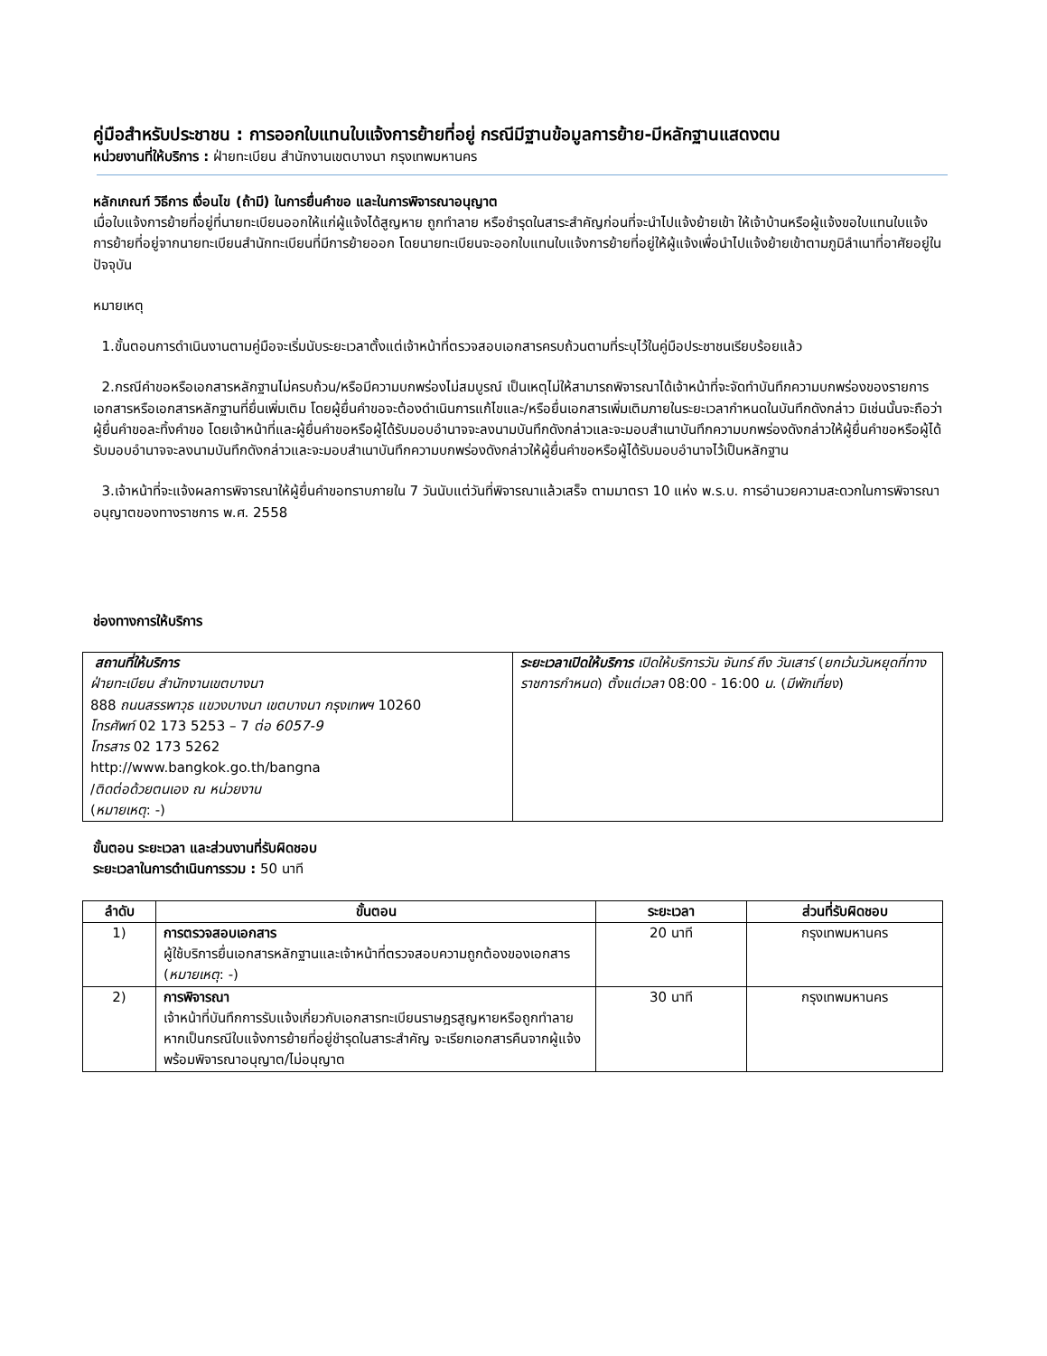คู่มือสำหรับประชาชน : การออกใบแทนใบแจ้งการย้ายที่อยู่ กรณีมีฐานข้อมูลการย้าย-มีหลักฐานแสดงตน
หน่วยงานที่ให้บริการ : ฝ่ายทะเบียน สำนักงานเขตบางนา กรุงเทพมหานคร
หลักเกณฑ์ วิธีการ เงื่อนไข (ถ้ามี) ในการยื่นคำขอ และในการพิจารณาอนุญาต
เมื่อใบแจ้งการย้ายที่อยู่ที่นายทะเบียนออกให้แก่ผู้แจ้งได้สูญหาย ถูกทำลาย หรือชำรุดในสาระสำคัญก่อนที่จะนำไปแจ้งย้ายเข้า ให้เจ้าบ้านหรือผู้แจ้งขอใบแทนใบแจ้งการย้ายที่อยู่จากนายทะเบียนสำนักทะเบียนที่มีการย้ายออก โดยนายทะเบียนจะออกใบแทนใบแจ้งการย้ายที่อยู่ให้ผู้แจ้งเพื่อนำไปแจ้งย้ายเข้าตามภูมิลำเนาที่อาศัยอยู่ในปัจจุบัน
หมายเหตุ
1.ขั้นตอนการดำเนินงานตามคู่มือจะเริ่มนับระยะเวลาตั้งแต่เจ้าหน้าที่ตรวจสอบเอกสารครบถ้วนตามที่ระบุไว้ในคู่มือประชาชนเรียบร้อยแล้ว
2.กรณีคำขอหรือเอกสารหลักฐานไม่ครบถ้วน/หรือมีความบกพร่องไม่สมบูรณ์ เป็นเหตุไม่ให้สามารถพิจารณาได้เจ้าหน้าที่จะจัดทำบันทึกความบกพร่องของรายการเอกสารหรือเอกสารหลักฐานที่ยื่นเพิ่มเติม โดยผู้ยื่นคำขอจะต้องดำเนินการแก้ไขและ/หรือยื่นเอกสารเพิ่มเติมภายในระยะเวลากำหนดในบันทึกดังกล่าว มิเช่นนั้นจะถือว่าผู้ยื่นคำขอละทิ้งคำขอ โดยเจ้าหน้าที่และผู้ยื่นคำขอหรือผู้ได้รับมอบอำนาจจะลงนามบันทึกดังกล่าวและจะมอบสำเนาบันทึกความบกพร่องดังกล่าวให้ผู้ยื่นคำขอหรือผู้ได้รับมอบอำนาจจะลงนามบันทึกดังกล่าวและจะมอบสำเนาบันทึกความบกพร่องดังกล่าวให้ผู้ยื่นคำขอหรือผู้ได้รับมอบอำนาจไว้เป็นหลักฐาน
3.เจ้าหน้าที่จะแจ้งผลการพิจารณาให้ผู้ยื่นคำขอทราบภายใน 7 วันนับแต่วันที่พิจารณาแล้วเสร็จ ตามมาตรา 10 แห่ง พ.ร.บ. การอำนวยความสะดวกในการพิจารณาอนุญาตของทางราชการ พ.ศ. 2558
ช่องทางการให้บริการ
| สถานที่ให้บริการ ฝ่ายทะเบียน สำนักงานเขตบางนา 888 ถนนสรรพาวุธ แขวงบางนา เขตบางนา กรุงเทพฯ 10260 โทรศัพท์ 02 173 5253 – 7 ต่อ 6057-9 โทรสาร 02 173 5262 http://www.bangkok.go.th/bangna / ติดต่อด้วยตนเอง ณ หน่วยงาน ( หมายเหตุ : -) | ระยะเวลาเปิดให้บริการ เปิดให้บริการวัน จันทร์ ถึง วันเสาร์ ( ยกเว้นวันหยุดที่ทางราชการกำหนด ) ตั้งแต่เวลา 08:00 - 16:00 น. ( มีพักเที่ยง ) |
ขั้นตอน ระยะเวลา และส่วนงานที่รับผิดชอบ
ระยะเวลาในการดำเนินการรวม : 50 นาที
| ลำดับ | ขั้นตอน | ระยะเวลา | ส่วนที่รับผิดชอบ |
| --- | --- | --- | --- |
| 1) | การตรวจสอบเอกสาร ผู้ใช้บริการยื่นเอกสารหลักฐานและเจ้าหน้าที่ตรวจสอบความถูกต้องของเอกสาร ( หมายเหตุ : -) | 20 นาที | กรุงเทพมหานคร |
| 2) | การพิจารณา เจ้าหน้าที่บันทึกการรับแจ้งเกี่ยวกับเอกสารทะเบียนราษฎรสูญหายหรือถูกทำลาย หากเป็นกรณีใบแจ้งการย้ายที่อยู่ชำรุดในสาระสำคัญ จะเรียกเอกสารคืนจากผู้แจ้งพร้อมพิจารณาอนุญาต/ไม่อนุญาต | 30 นาที | กรุงเทพมหานคร |